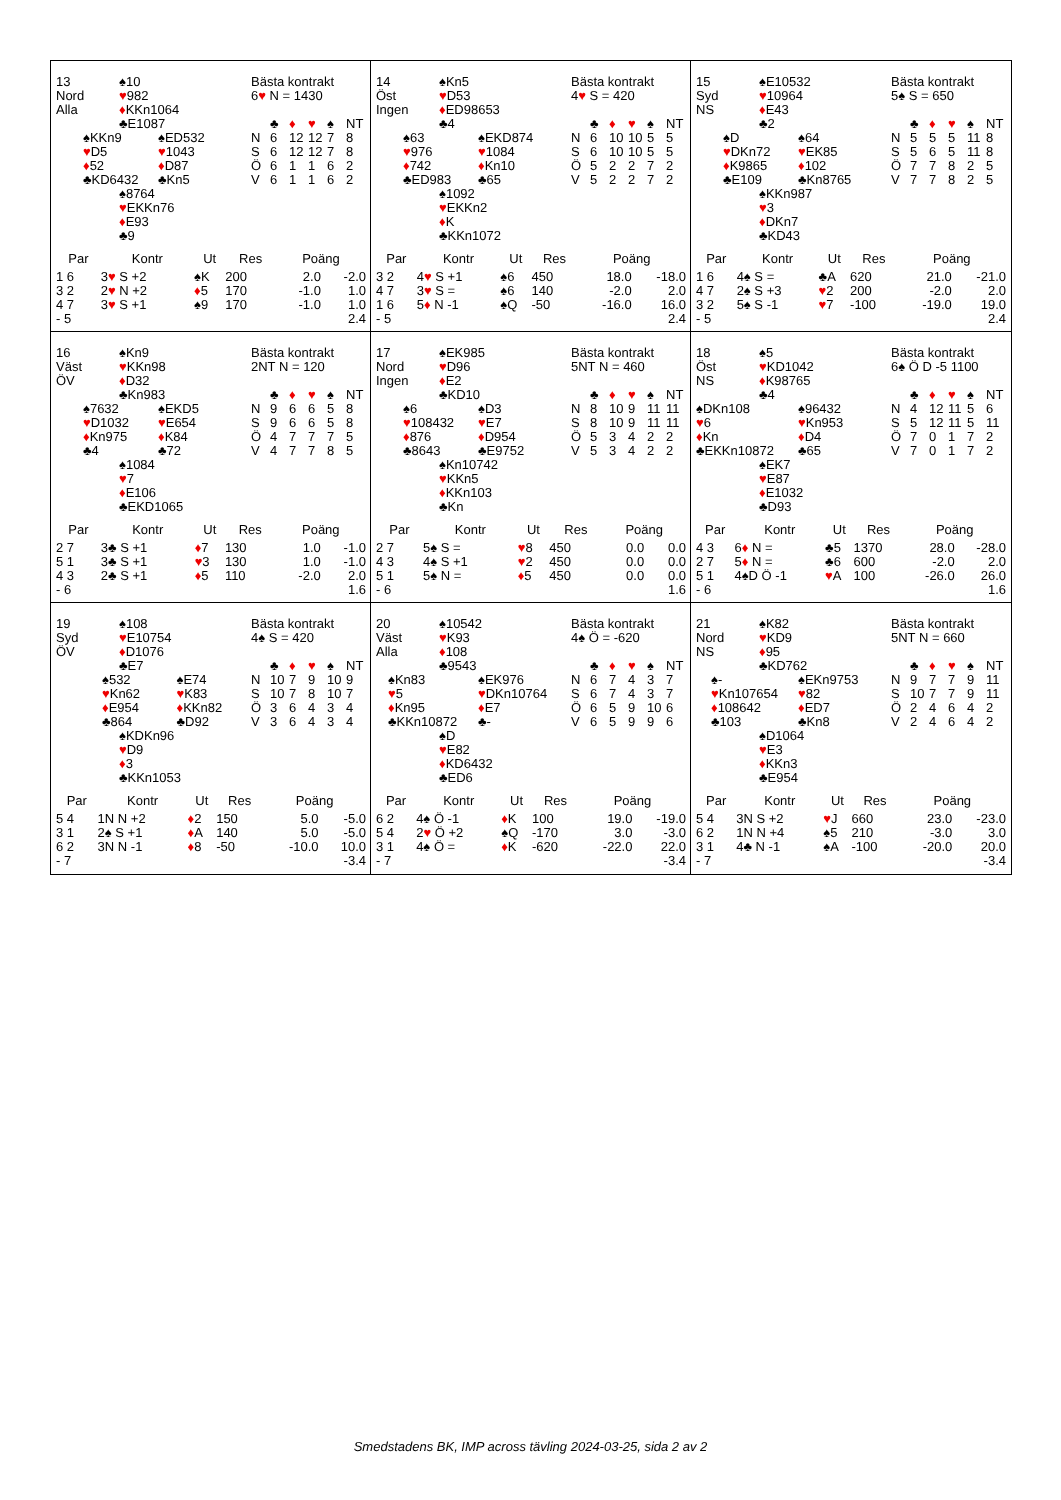13
Nord
Alla
♠10
♥982
♦KKn1064
♣E1087
♠KKn9
♥D5
♦52
♣KD6432
♠ED532
♥1043
♦D87
♣Kn5
♠8764
♥EKKn76
♦E93
♣9
Bästa kontrakt
6♥ N = 1430
| | ♣ | ♦ | ♥ | ♠ | NT |
| N | 6 | 12 | 12 | 7 | 8 |
| S | 6 | 12 | 12 | 7 | 8 |
| Ö | 6 | 1 | 1 | 6 | 2 |
| V | 6 | 1 | 1 | 6 | 2 |
| Par | Kontr | Ut | Res | Poäng | |
| --- | --- | --- | --- | --- | --- |
| 1 6 | 3 ♥ S +2 | ♠K | 200 | 2.0 | -2.0 |
| 3 2 | 2 ♥ N +2 | ♦ 5 | 170 | -1.0 | 1.0 |
| 4 7 | 3 ♥ S +1 | ♠9 | 170 | -1.0 | 1.0 |
| - 5 | | | | | 2.4 |
14
Öst
Ingen
♠Kn5
♥D53
♦ED98653
♣4
♠63
♥976
♦742
♣ED983
♠EKD874
♥1084
♦Kn10
♣65
♠1092
♥EKKn2
♦K
♣KKn1072
Bästa kontrakt
4♥ S = 420
| | ♣ | ♦ | ♥ | ♠ | NT |
| N | 6 | 10 | 10 | 5 | 5 |
| S | 6 | 10 | 10 | 5 | 5 |
| Ö | 5 | 2 | 2 | 7 | 2 |
| V | 5 | 2 | 2 | 7 | 2 |
| Par | Kontr | Ut | Res | Poäng | |
| --- | --- | --- | --- | --- | --- |
| 3 2 | 4 ♥ S +1 | ♠6 | 450 | 18.0 | -18.0 |
| 4 7 | 3 ♥ S = | ♠6 | 140 | -2.0 | 2.0 |
| 1 6 | 5 ♦ N -1 | ♠Q | -50 | -16.0 | 16.0 |
| - 5 | | | | | 2.4 |
15
Syd
NS
♠E10532
♥10964
♦E43
♣2
♠D
♥DKn72
♦K9865
♣E109
♠64
♥EK85
♦102
♣Kn8765
♠KKn987
♥3
♦DKn7
♣KD43
Bästa kontrakt
5♠ S = 650
| | ♣ | ♦ | ♥ | ♠ | NT |
| N | 5 | 5 | 5 | 11 | 8 |
| S | 5 | 6 | 5 | 11 | 8 |
| Ö | 7 | 7 | 8 | 2 | 5 |
| V | 7 | 7 | 8 | 2 | 5 |
| Par | Kontr | Ut | Res | Poäng | |
| --- | --- | --- | --- | --- | --- |
| 1 6 | 4♠ S = | ♣A | 620 | 21.0 | -21.0 |
| 4 7 | 2♠ S +3 | ♥ 2 | 200 | -2.0 | 2.0 |
| 3 2 | 5♠ S -1 | ♥ 7 | -100 | -19.0 | 19.0 |
| - 5 | | | | | 2.4 |
16
Väst
ÖV
♠Kn9
♥KKn98
♦D32
♣Kn983
♠7632
♥D1032
♦Kn975
♣4
♠EKD5
♥E654
♦K84
♣72
♠1084
♥7
♦E106
♣EKD1065
Bästa kontrakt
2NT N = 120
| | ♣ | ♦ | ♥ | ♠ | NT |
| N | 9 | 6 | 6 | 5 | 8 |
| S | 9 | 6 | 6 | 5 | 8 |
| Ö | 4 | 7 | 7 | 7 | 5 |
| V | 4 | 7 | 7 | 8 | 5 |
| Par | Kontr | Ut | Res | Poäng | |
| --- | --- | --- | --- | --- | --- |
| 2 7 | 3♣ S +1 | ♦ 7 | 130 | 1.0 | -1.0 |
| 5 1 | 3♣ S +1 | ♥ 3 | 130 | 1.0 | -1.0 |
| 4 3 | 2♣ S +1 | ♦ 5 | 110 | -2.0 | 2.0 |
| - 6 | | | | | 1.6 |
17
Nord
Ingen
♠EK985
♥D96
♦E2
♣KD10
♠6
♥108432
♦876
♣8643
♠D3
♥E7
♦D954
♣E9752
♠Kn10742
♥KKn5
♦KKn103
♣Kn
Bästa kontrakt
5NT N = 460
| | ♣ | ♦ | ♥ | ♠ | NT |
| N | 8 | 10 | 9 | 11 | 11 |
| S | 8 | 10 | 9 | 11 | 11 |
| Ö | 5 | 3 | 4 | 2 | 2 |
| V | 5 | 3 | 4 | 2 | 2 |
| Par | Kontr | Ut | Res | Poäng | |
| --- | --- | --- | --- | --- | --- |
| 2 7 | 5♠ S = | ♥ 8 | 450 | 0.0 | 0.0 |
| 4 3 | 4♠ S +1 | ♥ 2 | 450 | 0.0 | 0.0 |
| 5 1 | 5♠ N = | ♦ 5 | 450 | 0.0 | 0.0 |
| - 6 | | | | | 1.6 |
18
Öst
NS
♠5
♥KD1042
♦K98765
♣4
♠DKn108
♥6
♦Kn
♣EKKn10872
♠96432
♥Kn953
♦D4
♣65
♠EK7
♥E87
♦E1032
♣D93
Bästa kontrakt
6♠ Ö D -5 1100
| | ♣ | ♦ | ♥ | ♠ | NT |
| N | 4 | 12 | 11 | 5 | 6 |
| S | 5 | 12 | 11 | 5 | 11 |
| Ö | 7 | 0 | 1 | 7 | 2 |
| V | 7 | 0 | 1 | 7 | 2 |
| Par | Kontr | Ut | Res | Poäng | |
| --- | --- | --- | --- | --- | --- |
| 4 3 | 6 ♦ N = | ♣5 | 1370 | 28.0 | -28.0 |
| 2 7 | 5 ♦ N = | ♣6 | 600 | -2.0 | 2.0 |
| 5 1 | 4♠D Ö -1 | ♥ A | 100 | -26.0 | 26.0 |
| - 6 | | | | | 1.6 |
19
Syd
ÖV
♠108
♥E10754
♦D1076
♣E7
♠532
♥Kn62
♦E954
♣864
♠E74
♥K83
♦KKn82
♣D92
♠KDKn96
♥D9
♦3
♣KKn1053
Bästa kontrakt
4♠ S = 420
| | ♣ | ♦ | ♥ | ♠ | NT |
| N | 10 | 7 | 9 | 10 | 9 |
| S | 10 | 7 | 8 | 10 | 7 |
| Ö | 3 | 6 | 4 | 3 | 4 |
| V | 3 | 6 | 4 | 3 | 4 |
| Par | Kontr | Ut | Res | Poäng | |
| --- | --- | --- | --- | --- | --- |
| 5 4 | 1N N +2 | ♦ 2 | 150 | 5.0 | -5.0 |
| 3 1 | 2♠ S +1 | ♦ A | 140 | 5.0 | -5.0 |
| 6 2 | 3N N -1 | ♦ 8 | -50 | -10.0 | 10.0 |
| - 7 | | | | | -3.4 |
20
Väst
Alla
♠10542
♥K93
♦108
♣9543
♠Kn83
♥5
♦Kn95
♣KKn10872
♠EK976
♥DKn10764
♦E7
♣-
♠D
♥E82
♦KD6432
♣ED6
Bästa kontrakt
4♠ Ö = -620
| | ♣ | ♦ | ♥ | ♠ | NT |
| N | 6 | 7 | 4 | 3 | 7 |
| S | 6 | 7 | 4 | 3 | 7 |
| Ö | 6 | 5 | 9 | 10 | 6 |
| V | 6 | 5 | 9 | 9 | 6 |
| Par | Kontr | Ut | Res | Poäng | |
| --- | --- | --- | --- | --- | --- |
| 6 2 | 4♠ Ö -1 | ♦ K | 100 | 19.0 | -19.0 |
| 5 4 | 2 ♥ Ö +2 | ♠Q | -170 | 3.0 | -3.0 |
| 3 1 | 4♠ Ö = | ♦ K | -620 | -22.0 | 22.0 |
| - 7 | | | | | -3.4 |
21
Nord
NS
♠K82
♥KD9
♦95
♣KD762
♠-
♥Kn107654
♦108642
♣103
♠EKn9753
♥82
♦ED7
♣Kn8
♠D1064
♥E3
♦KKn3
♣E954
Bästa kontrakt
5NT N = 660
| | ♣ | ♦ | ♥ | ♠ | NT |
| N | 9 | 7 | 7 | 9 | 11 |
| S | 10 | 7 | 7 | 9 | 11 |
| Ö | 2 | 4 | 6 | 4 | 2 |
| V | 2 | 4 | 6 | 4 | 2 |
| Par | Kontr | Ut | Res | Poäng | |
| --- | --- | --- | --- | --- | --- |
| 5 4 | 3N S +2 | ♥ J | 660 | 23.0 | -23.0 |
| 6 2 | 1N N +4 | ♠5 | 210 | -3.0 | 3.0 |
| 3 1 | 4♣ N -1 | ♠A | -100 | -20.0 | 20.0 |
| - 7 | | | | | -3.4 |
Smedstadens BK, IMP across tävling 2024-03-25, sida 2 av 2